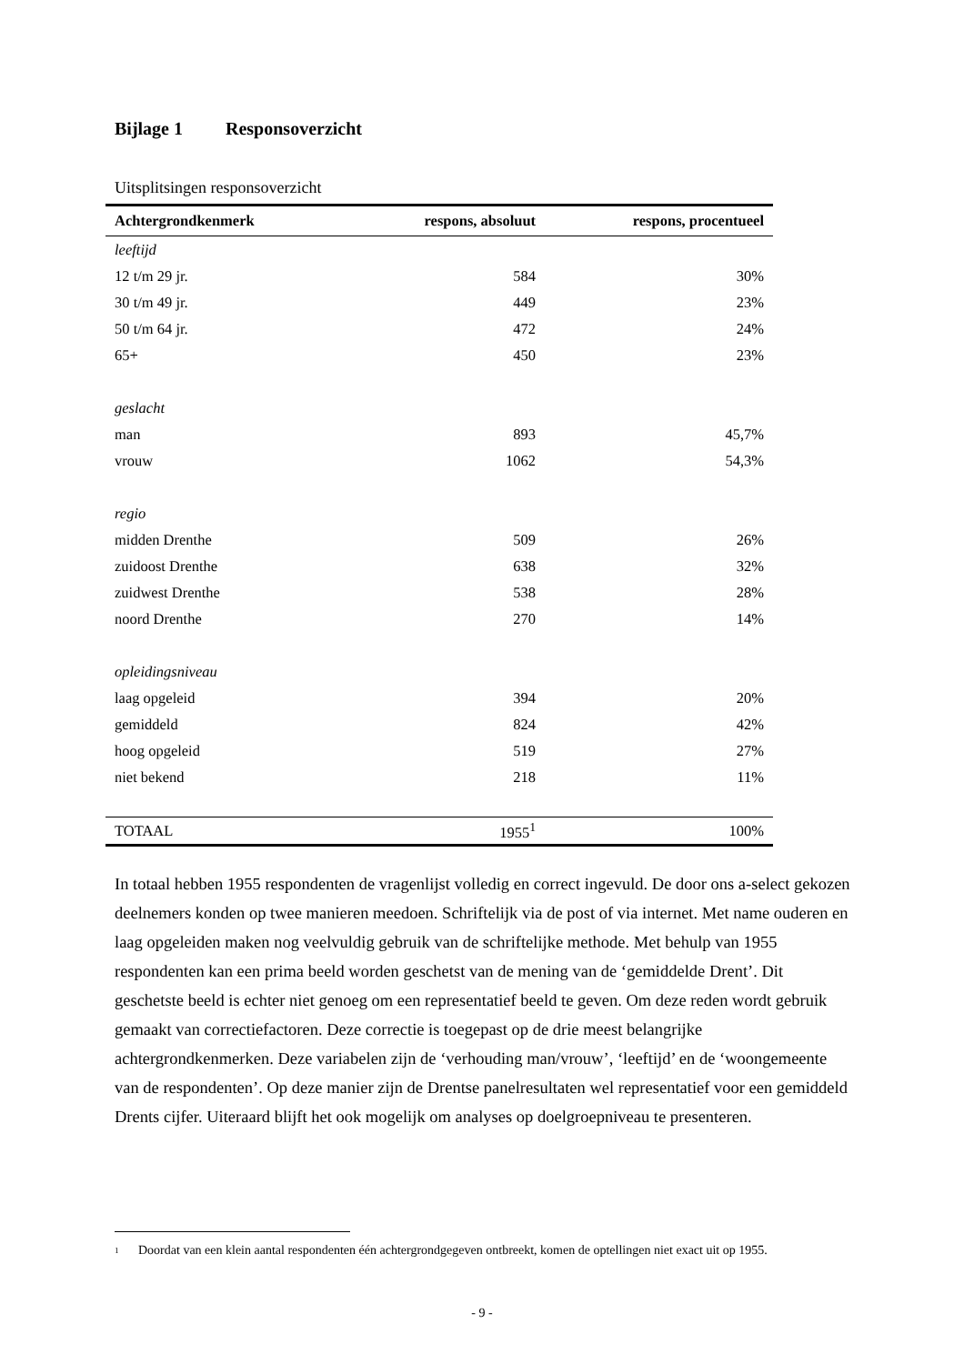Bijlage 1 Responsoverzicht
Uitsplitsingen responsoverzicht
| Achtergrondkenmerk | respons, absoluut | respons, procentueel |
| --- | --- | --- |
| leeftijd | | |
| 12 t/m 29 jr. | 584 | 30% |
| 30 t/m 49 jr. | 449 | 23% |
| 50 t/m 64 jr. | 472 | 24% |
| 65+ | 450 | 23% |
| geslacht | | |
| man | 893 | 45,7% |
| vrouw | 1062 | 54,3% |
| regio | | |
| midden Drenthe | 509 | 26% |
| zuidoost Drenthe | 638 | 32% |
| zuidwest Drenthe | 538 | 28% |
| noord Drenthe | 270 | 14% |
| opleidingsniveau | | |
| laag opgeleid | 394 | 20% |
| gemiddeld | 824 | 42% |
| hoog opgeleid | 519 | 27% |
| niet bekend | 218 | 11% |
| TOTAAL | 1955<sup>1</sup> | 100% |
In totaal hebben 1955 respondenten de vragenlijst volledig en correct ingevuld. De door ons a-select gekozen deelnemers konden op twee manieren meedoen. Schriftelijk via de post of via internet. Met name ouderen en laag opgeleiden maken nog veelvuldig gebruik van de schriftelijke methode. Met behulp van 1955 respondenten kan een prima beeld worden geschetst van de mening van de ‘gemiddelde Drent’. Dit geschetste beeld is echter niet genoeg om een representatief beeld te geven. Om deze reden wordt gebruik gemaakt van correctiefactoren. Deze correctie is toegepast op de drie meest belangrijke achtergrondkenmerken. Deze variabelen zijn de ‘verhouding man/vrouw’, ‘leeftijd’ en de ‘woongemeente van de respondenten’. Op deze manier zijn de Drentse panelresultaten wel representatief voor een gemiddeld Drents cijfer. Uiteraard blijft het ook mogelijk om analyses op doelgroepniveau te presenteren.
<sup>1</sup> Doordat van een klein aantal respondenten één achtergrondgegeven ontbreekt, komen de optellingen niet exact uit op 1955.
- 9 -